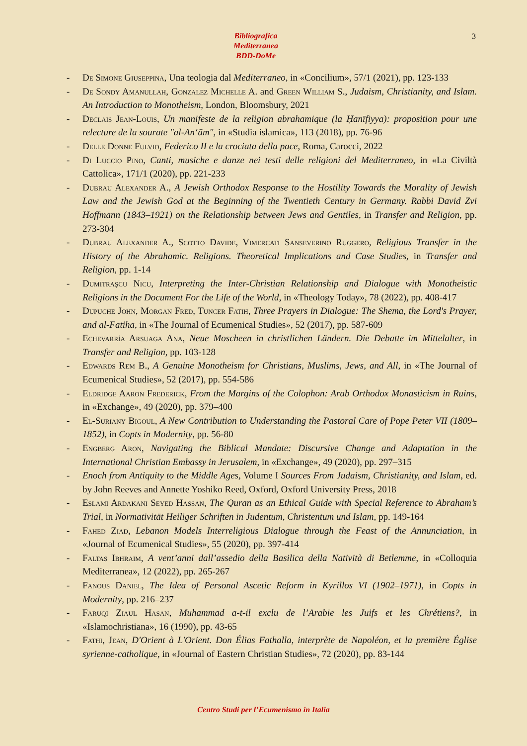Bibliografica
Mediterranea
BDD-DoMe
3
- De Simone Giuseppina, Una teologia dal Mediterraneo, in «Concilium», 57/1 (2021), pp. 123-133
- De Sondy Amanullah, Gonzalez Michelle A. and Green William S., Judaism, Christianity, and Islam. An Introduction to Monotheism, London, Bloomsbury, 2021
- Declais Jean-Louis, Un manifeste de la religion abrahamique (la Ḥanīfiyya): proposition pour une relecture de la sourate "al-An‘ām", in «Studia islamica», 113 (2018), pp. 76-96
- Delle Donne Fulvio, Federico II e la crociata della pace, Roma, Carocci, 2022
- Di Luccio Pino, Canti, musiche e danze nei testi delle religioni del Mediterraneo, in «La Civiltà Cattolica», 171/1 (2020), pp. 221-233
- Dubrau Alexander A., A Jewish Orthodox Response to the Hostility Towards the Morality of Jewish Law and the Jewish God at the Beginning of the Twentieth Century in Germany. Rabbi David Zvi Hoffmann (1843–1921) on the Relationship between Jews and Gentiles, in Transfer and Religion, pp. 273-304
- Dubrau Alexander A., Scotto Davide, Vimercati Sanseverino Ruggero, Religious Transfer in the History of the Abrahamic. Religions. Theoretical Implications and Case Studies, in Transfer and Religion, pp. 1-14
- Dumitrașcu Nicu, Interpreting the Inter-Christian Relationship and Dialogue with Monotheistic Religions in the Document For the Life of the World, in «Theology Today», 78 (2022), pp. 408-417
- Dupuche John, Morgan Fred, Tuncer Fatih, Three Prayers in Dialogue: The Shema, the Lord's Prayer, and al-Fatiha, in «The Journal of Ecumenical Studies», 52 (2017), pp. 587-609
- Echevarría Arsuaga Ana, Neue Moscheen in christlichen Ländern. Die Debatte im Mittelalter, in Transfer and Religion, pp. 103-128
- Edwards Rem B., A Genuine Monotheism for Christians, Muslims, Jews, and All, in «The Journal of Ecumenical Studies», 52 (2017), pp. 554-586
- Eldridge Aaron Frederick, From the Margins of the Colophon: Arab Orthodox Monasticism in Ruins, in «Exchange», 49 (2020), pp. 379–400
- El-Suriany Bigoul, A New Contribution to Understanding the Pastoral Care of Pope Peter VII (1809–1852), in Copts in Modernity, pp. 56-80
- Engberg Aron, Navigating the Biblical Mandate: Discursive Change and Adaptation in the International Christian Embassy in Jerusalem, in «Exchange», 49 (2020), pp. 297–315
- Enoch from Antiquity to the Middle Ages, Volume I Sources From Judaism, Christianity, and Islam, ed. by John Reeves and Annette Yoshiko Reed, Oxford, Oxford University Press, 2018
- Eslami Ardakani Seyed Hassan, The Quran as an Ethical Guide with Special Reference to Abraham’s Trial, in Normativität Heiliger Schriften in Judentum, Christentum und Islam, pp. 149-164
- Fahed Ziad, Lebanon Models Interreligious Dialogue through the Feast of the Annunciation, in «Journal of Ecumenical Studies», 55 (2020), pp. 397-414
- Faltas Ibhraim, A vent’anni dall’assedio della Basilica della Natività di Betlemme, in «Colloquia Mediterranea», 12 (2022), pp. 265-267
- Fanous Daniel, The Idea of Personal Ascetic Reform in Kyrillos VI (1902–1971), in Copts in Modernity, pp. 216–237
- Faruqi Ziaul Hasan, Muhammad a-t-il exclu de l’Arabie les Juifs et les Chrétiens?, in «Islamochristiana», 16 (1990), pp. 43-65
- Fathi, Jean, D'Orient à L'Orient. Don Élias Fathalla, interprète de Napoléon, et la première Église syrienne-catholique, in «Journal of Eastern Christian Studies», 72 (2020), pp. 83-144
Centro Studi per l’Ecumenismo in Italia